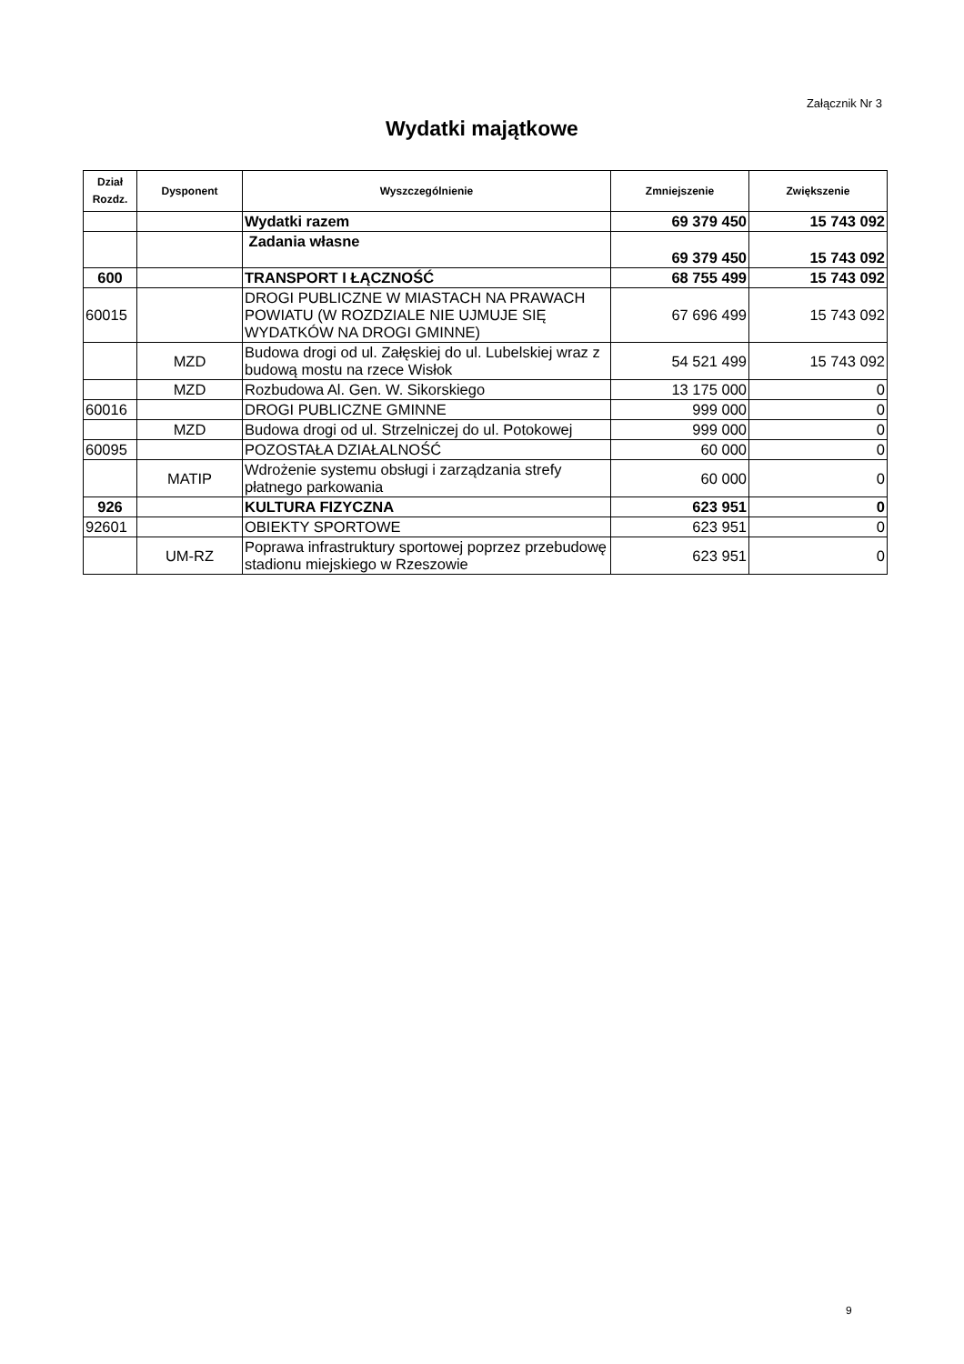Załącznik Nr 3
Wydatki majątkowe
| Dział Rozdz. | Dysponent | Wyszczególnienie | Zmniejszenie | Zwiększenie |
| --- | --- | --- | --- | --- |
| | | Wydatki razem | 69 379 450 | 15 743 092 |
| | | Zadania własne | 69 379 450 | 15 743 092 |
| 600 | | TRANSPORT I ŁĄCZNOŚĆ | 68 755 499 | 15 743 092 |
| 60015 | | DROGI PUBLICZNE W MIASTACH NA PRAWACH POWIATU (W ROZDZIALE NIE UJMUJE SIĘ WYDATKÓW NA DROGI GMINNE) | 67 696 499 | 15 743 092 |
| | MZD | Budowa drogi od ul. Załęskiej do ul. Lubelskiej wraz z budową mostu na rzece Wisłok | 54 521 499 | 15 743 092 |
| | MZD | Rozbudowa Al. Gen. W. Sikorskiego | 13 175 000 | 0 |
| 60016 | | DROGI PUBLICZNE GMINNE | 999 000 | 0 |
| | MZD | Budowa drogi od ul. Strzelniczej do ul. Potokowej | 999 000 | 0 |
| 60095 | | POZOSTAŁA DZIAŁALNOŚĆ | 60 000 | 0 |
| | MATIP | Wdrożenie systemu obsługi i zarządzania strefy płatnego parkowania | 60 000 | 0 |
| 926 | | KULTURA FIZYCZNA | 623 951 | 0 |
| 92601 | | OBIEKTY SPORTOWE | 623 951 | 0 |
| | UM-RZ | Poprawa infrastruktury sportowej poprzez przebudowę stadionu miejskiego w Rzeszowie | 623 951 | 0 |
9